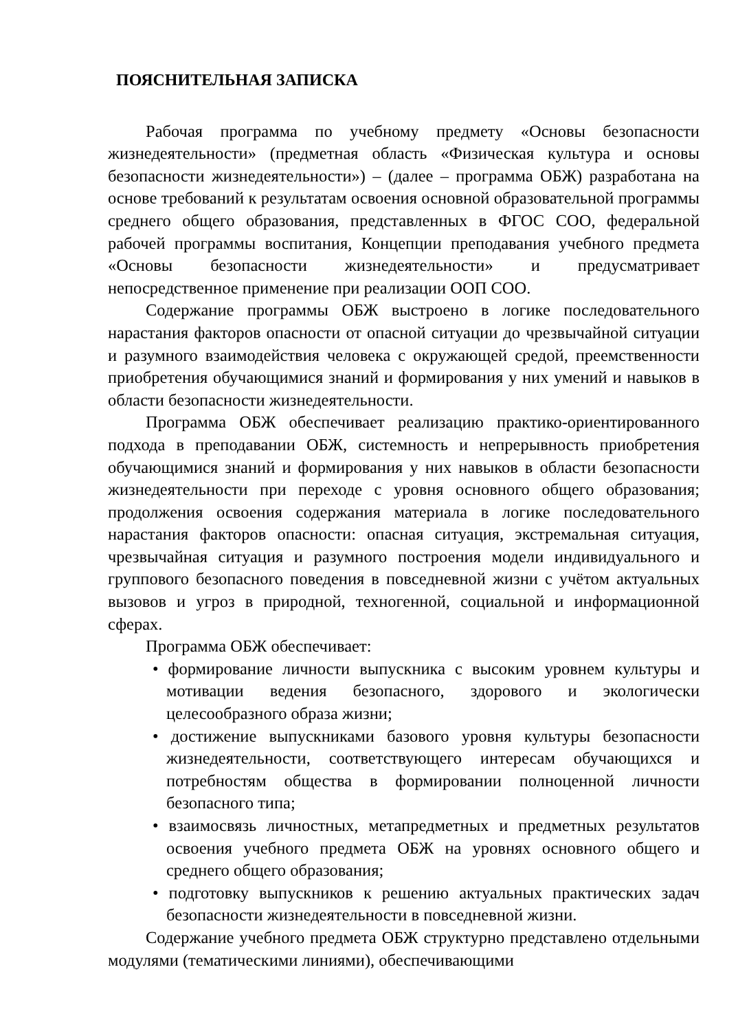ПОЯСНИТЕЛЬНАЯ ЗАПИСКА
Рабочая программа по учебному предмету «Основы безопасности жизнедеятельности» (предметная область «Физическая культура и основы безопасности жизнедеятельности») – (далее – программа ОБЖ) разработана на основе требований к результатам освоения основной образовательной программы среднего общего образования, представленных в ФГОС СОО, федеральной рабочей программы воспитания, Концепции преподавания учебного предмета «Основы безопасности жизнедеятельности» и предусматривает непосредственное применение при реализации ООП СОО.
Содержание программы ОБЖ выстроено в логике последовательного нарастания факторов опасности от опасной ситуации до чрезвычайной ситуации и разумного взаимодействия человека с окружающей средой, преемственности приобретения обучающимися знаний и формирования у них умений и навыков в области безопасности жизнедеятельности.
Программа ОБЖ обеспечивает реализацию практико-ориентированного подхода в преподавании ОБЖ, системность и непрерывность приобретения обучающимися знаний и формирования у них навыков в области безопасности жизнедеятельности при переходе с уровня основного общего образования; продолжения освоения содержания материала в логике последовательного нарастания факторов опасности: опасная ситуация, экстремальная ситуация, чрезвычайная ситуация и разумного построения модели индивидуального и группового безопасного поведения в повседневной жизни с учётом актуальных вызовов и угроз в природной, техногенной, социальной и информационной сферах.
Программа ОБЖ обеспечивает:
• формирование личности выпускника с высоким уровнем культуры и мотивации ведения безопасного, здорового и экологически целесообразного образа жизни;
• достижение выпускниками базового уровня культуры безопасности жизнедеятельности, соответствующего интересам обучающихся и потребностям общества в формировании полноценной личности безопасного типа;
• взаимосвязь личностных, метапредметных и предметных результатов освоения учебного предмета ОБЖ на уровнях основного общего и среднего общего образования;
• подготовку выпускников к решению актуальных практических задач безопасности жизнедеятельности в повседневной жизни.
Содержание учебного предмета ОБЖ структурно представлено отдельными модулями (тематическими линиями), обеспечивающими